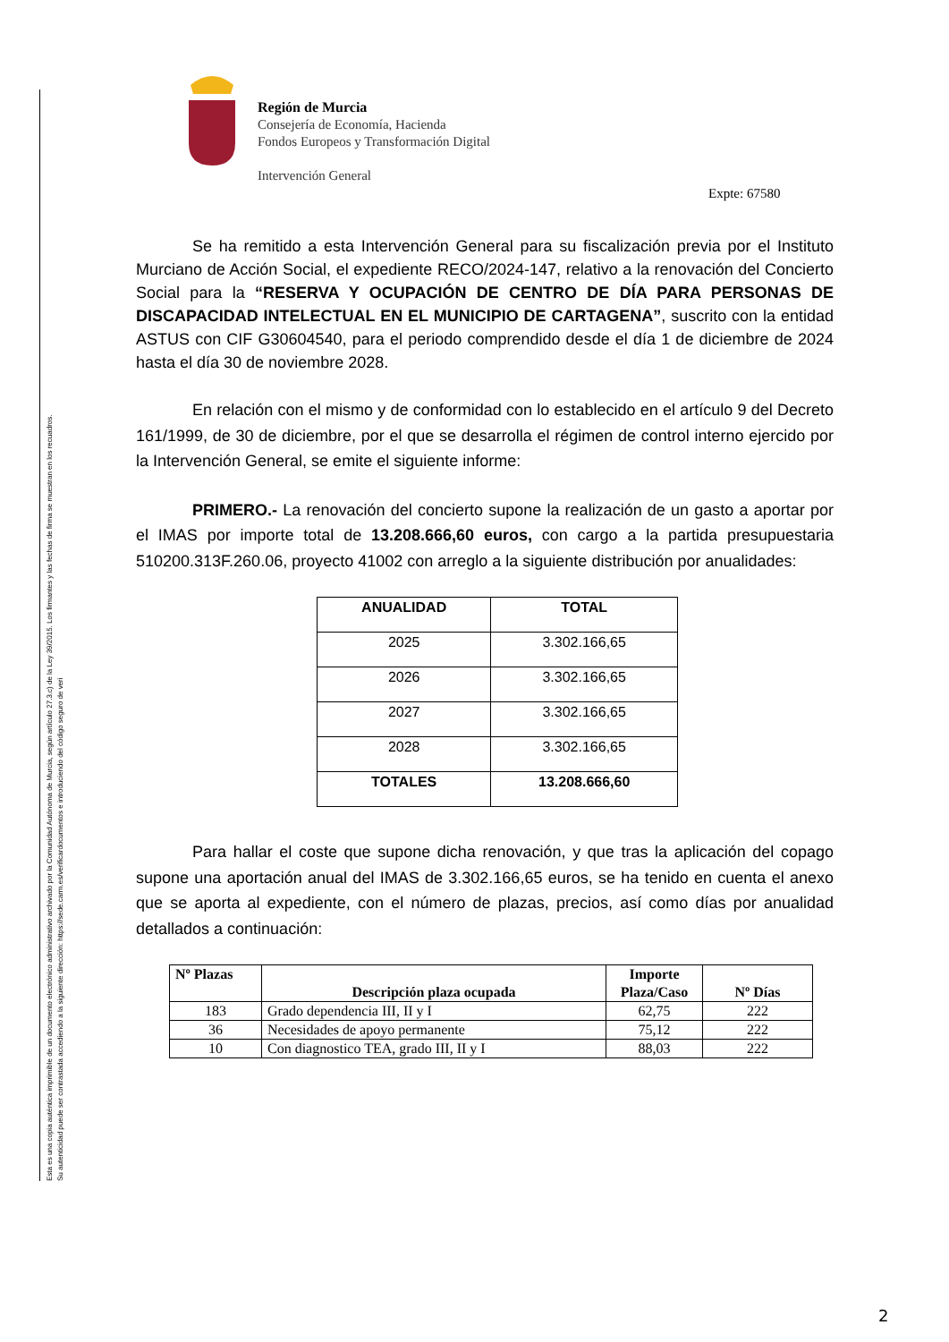Esta es una copia auténtica imprimible de un documento electrónico administrativo archivado por la Comunidad Autónoma de Murcia, según artículo 27.3.c) de la Ley 39/2015. Los firmantes y las fechas de firma se muestran en los recuadros.
Su autenticidad puede ser contrastada accediendo a la siguiente dirección: https://sede.carm.es/verificardocumentos e introduciendo del código seguro de veri
Región de Murcia
Consejería de Economía, Hacienda
Fondos Europeos y Transformación Digital
Intervención General
Expte: 67580
Se ha remitido a esta Intervención General para su fiscalización previa por el Instituto Murciano de Acción Social, el expediente RECO/2024-147, relativo a la renovación del Concierto Social para la “RESERVA Y OCUPACIÓN DE CENTRO DE DÍA PARA PERSONAS DE DISCAPACIDAD INTELECTUAL EN EL MUNICIPIO DE CARTAGENA”, suscrito con la entidad ASTUS con CIF G30604540, para el periodo comprendido desde el día 1 de diciembre de 2024 hasta el día 30 de noviembre 2028.
En relación con el mismo y de conformidad con lo establecido en el artículo 9 del Decreto 161/1999, de 30 de diciembre, por el que se desarrolla el régimen de control interno ejercido por la Intervención General, se emite el siguiente informe:
PRIMERO.- La renovación del concierto supone la realización de un gasto a aportar por el IMAS por importe total de 13.208.666,60 euros, con cargo a la partida presupuestaria 510200.313F.260.06, proyecto 41002 con arreglo a la siguiente distribución por anualidades:
| ANUALIDAD | TOTAL |
| --- | --- |
| 2025 | 3.302.166,65 |
| 2026 | 3.302.166,65 |
| 2027 | 3.302.166,65 |
| 2028 | 3.302.166,65 |
| TOTALES | 13.208.666,60 |
Para hallar el coste que supone dicha renovación, y que tras la aplicación del copago supone una aportación anual del IMAS de 3.302.166,65 euros, se ha tenido en cuenta el anexo que se aporta al expediente, con el número de plazas, precios, así como días por anualidad detallados a continuación:
| Nº Plazas | Descripción plaza ocupada | Importe Plaza/Caso | Nº Días |
| --- | --- | --- | --- |
| 183 | Grado dependencia III, II y I | 62,75 | 222 |
| 36 | Necesidades de apoyo permanente | 75,12 | 222 |
| 10 | Con diagnostico TEA, grado III, II y I | 88,03 | 222 |
2